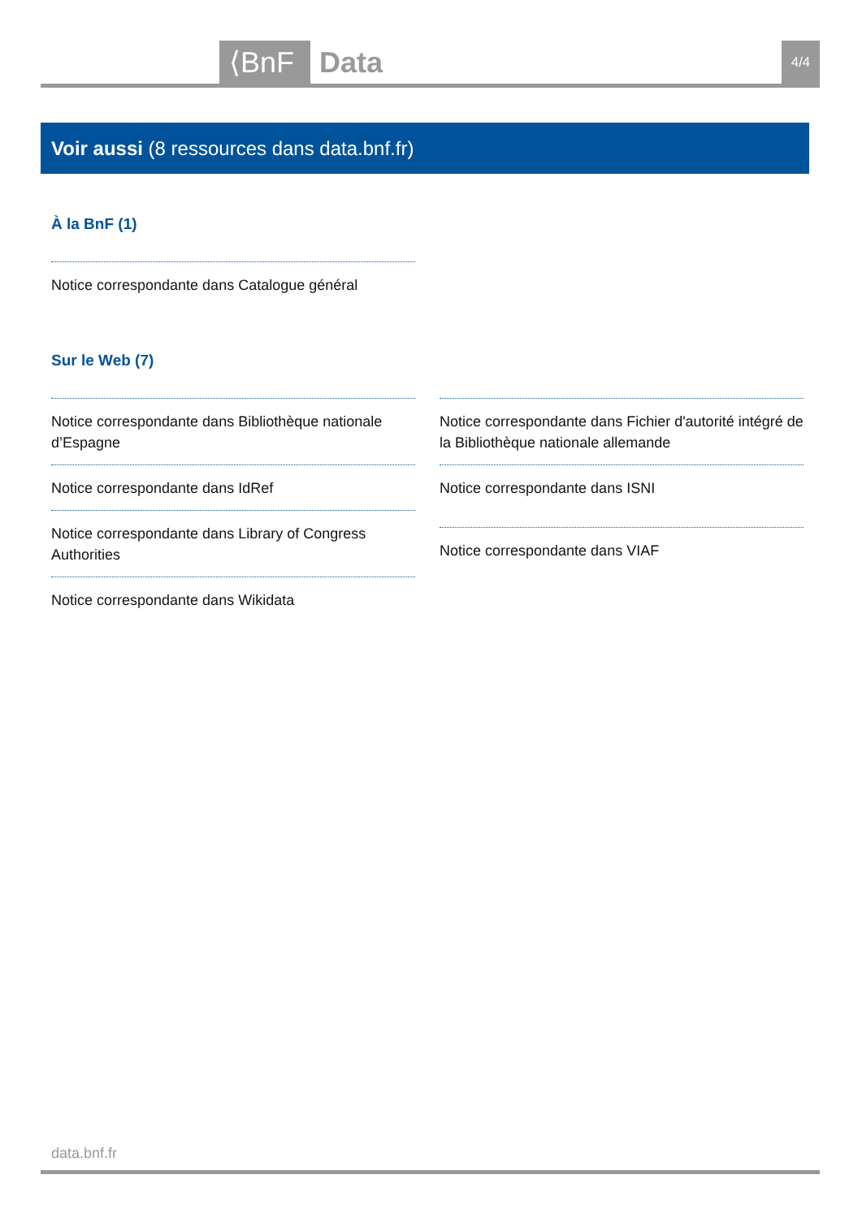⟨BnF Data 4/4
Voir aussi (8 ressources dans data.bnf.fr)
À la BnF (1)
Notice correspondante dans Catalogue général
Sur le Web (7)
Notice correspondante dans Bibliothèque nationale d’Espagne
Notice correspondante dans IdRef
Notice correspondante dans Library of Congress Authorities
Notice correspondante dans Wikidata
Notice correspondante dans Fichier d'autorité intégré de la Bibliothèque nationale allemande
Notice correspondante dans ISNI
Notice correspondante dans VIAF
data.bnf.fr